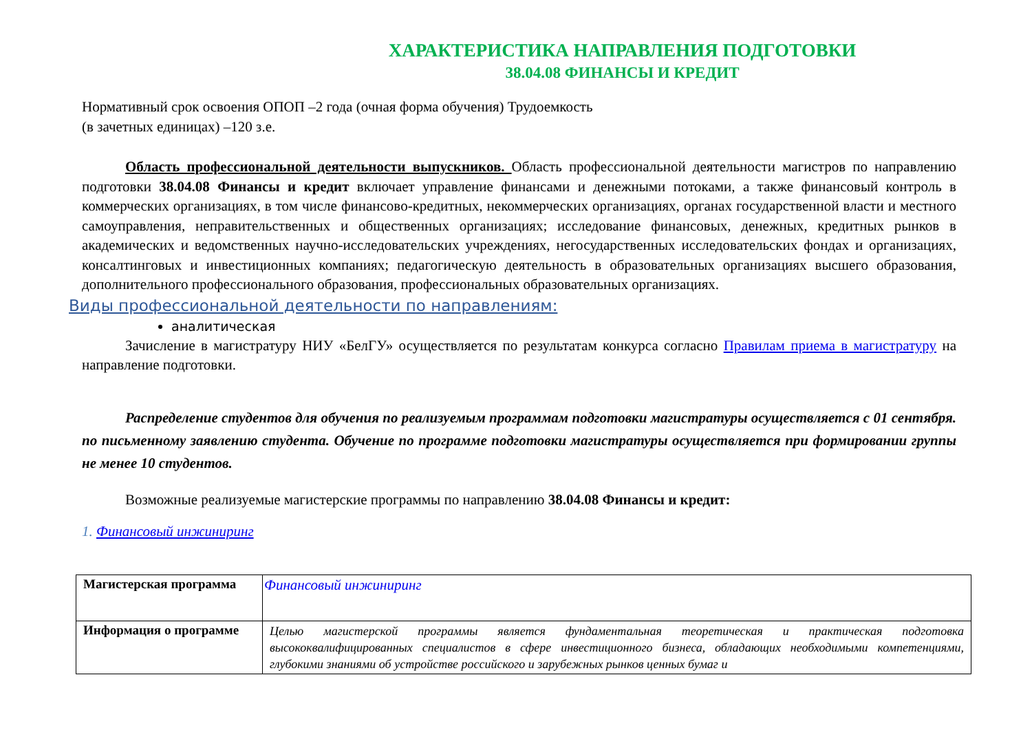ХАРАКТЕРИСТИКА НАПРАВЛЕНИЯ ПОДГОТОВКИ
38.04.08 ФИНАНСЫ И КРЕДИТ
Нормативный срок освоения ОПОП –2 года (очная форма обучения) Трудоемкость
(в зачетных единицах) –120 з.е.
Область профессиональной деятельности выпускников. Область профессиональной деятельности магистров по направлению подготовки 38.04.08 Финансы и кредит включает управление финансами и денежными потоками, а также финансовый контроль в коммерческих организациях, в том числе финансово-кредитных, некоммерческих организациях, органах государственной власти и местного самоуправления, неправительственных и общественных организациях; исследование финансовых, денежных, кредитных рынков в академических и ведомственных научно-исследовательских учреждениях, негосударственных исследовательских фондах и организациях, консалтинговых и инвестиционных компаниях; педагогическую деятельность в образовательных организациях высшего образования, дополнительного профессионального образования, профессиональных образовательных организациях.
Виды профессиональной деятельности по направлениям:
аналитическая
Зачисление в магистратуру НИУ «БелГУ» осуществляется по результатам конкурса согласно Правилам приема в магистратуру на направление подготовки.
Распределение студентов для обучения по реализуемым программам подготовки магистратуры осуществляется с 01 сентября. по письменному заявлению студента. Обучение по программе подготовки магистратуры осуществляется при формировании группы не менее 10 студентов.
Возможные реализуемые магистерские программы по направлению 38.04.08 Финансы и кредит:
1. Финансовый инжиниринг
| Магистерская программа | Финансовый инжиниринг |
| Информация о программе | Целью магистерской программы является фундаментальная теоретическая и практическая подготовка высококвалифицированных специалистов в сфере инвестиционного бизнеса, обладающих необходимыми компетенциями, глубокими знаниями об устройстве российского и зарубежных рынков ценных бумаг и |